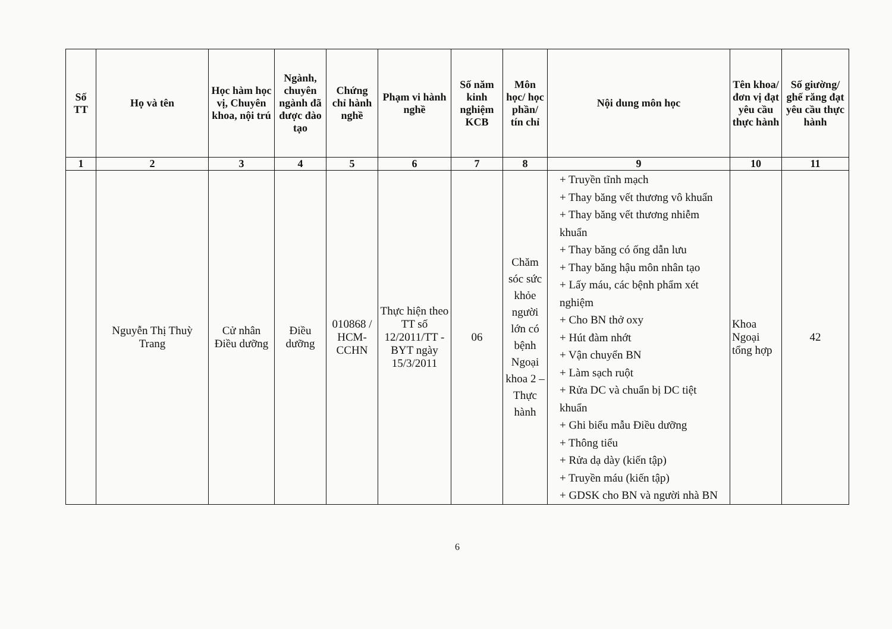| Số TT | Họ và tên | Học hàm học vị, Chuyên khoa, nội trú | Ngành, chuyên ngành đã được đào tạo | Chứng chỉ hành nghề | Phạm vi hành nghề | Số năm kinh nghiệm KCB | Môn học/ học phần/ tín chỉ | Nội dung môn học | Tên khoa/ đơn vị đạt yêu cầu thực hành | Số giường/ ghế răng đạt yêu cầu thực hành |
| --- | --- | --- | --- | --- | --- | --- | --- | --- | --- | --- |
| 1 | 2 | 3 | 4 | 5 | 6 | 7 | 8 | 9 | 10 | 11 |
| | Nguyễn Thị Thuỳ Trang | Cử nhân Điều dưỡng | Điều dưỡng | 010868 / HCM-CCHN | Thực hiện theo TT số 12/2011/TT -BYT ngày 15/3/2011 | 06 | Chăm sóc sức khỏe người lớn có bệnh Ngoại khoa 2 – Thực hành | + Truyền tĩnh mạch + Thay băng vết thương vô khuẩn + Thay băng vết thương nhiễm khuẩn + Thay băng có ống dẫn lưu + Thay băng hậu môn nhân tạo + Lấy máu, các bệnh phẩm xét nghiệm + Cho BN thở oxy + Hút đàm nhớt + Vận chuyển BN + Làm sạch ruột + Rửa DC và chuẩn bị DC tiệt khuẩn + Ghi biểu mẫu Điều dưỡng + Thông tiểu + Rửa dạ dày (kiến tập) + Truyền máu (kiến tập) + GDSK cho BN và người nhà BN | Khoa Ngoại tổng hợp | 42 |
6